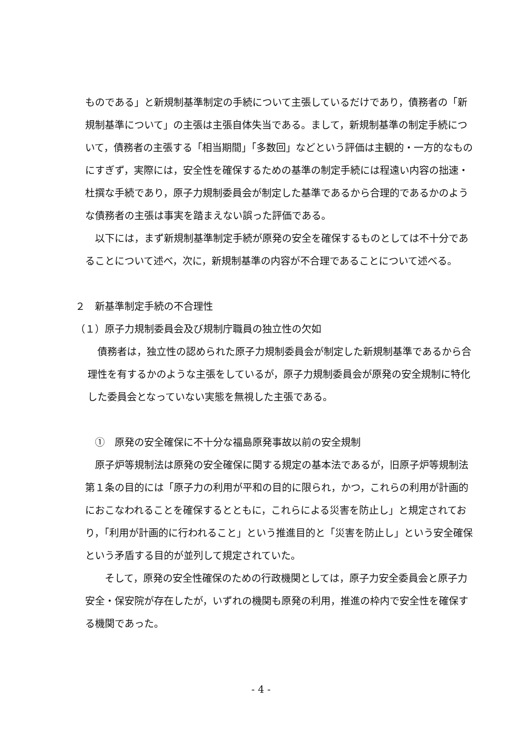ものである」と新規制基準制定の手続について主張しているだけであり，債務者の「新規制基準について」の主張は主張自体失当である。まして，新規制基準の制定手続について，債務者の主張する「相当期間」「多数回」などという評価は主観的・一方的なものにすぎず，実際には，安全性を確保するための基準の制定手続には程遠い内容の拙速・杜撰な手続であり，原子力規制委員会が制定した基準であるから合理的であるかのような債務者の主張は事実を踏まえない誤った評価である。
　以下には，まず新規制基準制定手続が原発の安全を確保するものとしては不十分であることについて述べ，次に，新規制基準の内容が不合理であることについて述べる。
２　新基準制定手続の不合理性
（１）原子力規制委員会及び規制庁職員の独立性の欠如
　債務者は，独立性の認められた原子力規制委員会が制定した新規制基準であるから合理性を有するかのような主張をしているが，原子力規制委員会が原発の安全規制に特化した委員会となっていない実態を無視した主張である。
　①　原発の安全確保に不十分な福島原発事故以前の安全規制
　原子炉等規制法は原発の安全確保に関する規定の基本法であるが，旧原子炉等規制法第１条の目的には「原子力の利用が平和の目的に限られ，かつ，これらの利用が計画的におこなわれることを確保するとともに，これらによる災害を防止し」と規定されており，「利用が計画的に行われること」という推進目的と「災害を防止し」という安全確保という矛盾する目的が並列して規定されていた。
　　そして，原発の安全性確保のための行政機関としては，原子力安全委員会と原子力安全・保安院が存在したが，いずれの機関も原発の利用，推進の枠内で安全性を確保する機関であった。
- 4 -